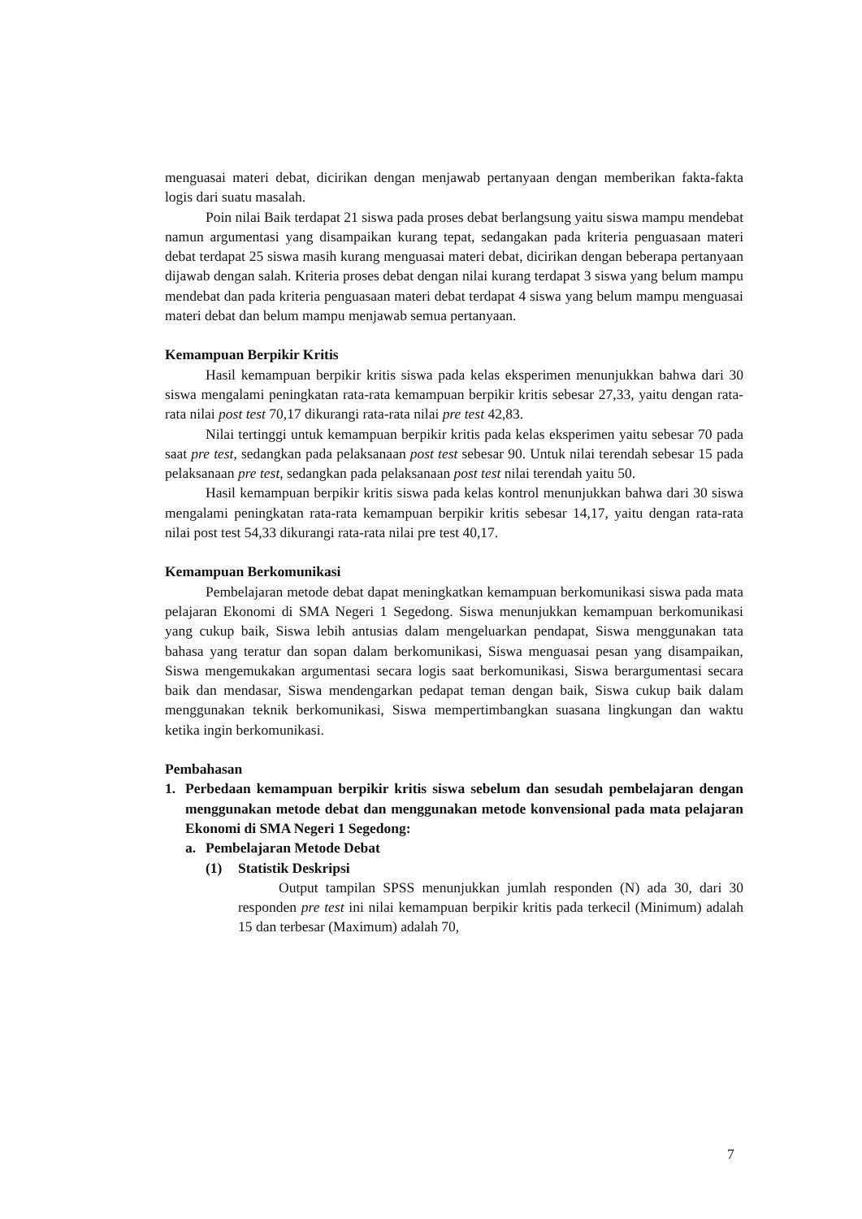menguasai materi debat, dicirikan dengan menjawab pertanyaan dengan memberikan fakta-fakta logis dari suatu masalah.
Poin nilai Baik terdapat 21 siswa pada proses debat berlangsung yaitu siswa mampu mendebat namun argumentasi yang disampaikan kurang tepat, sedangakan pada kriteria penguasaan materi debat terdapat 25 siswa masih kurang menguasai materi debat, dicirikan dengan beberapa pertanyaan dijawab dengan salah. Kriteria proses debat dengan nilai kurang terdapat 3 siswa yang belum mampu mendebat dan pada kriteria penguasaan materi debat terdapat 4 siswa yang belum mampu menguasai materi debat dan belum mampu menjawab semua pertanyaan.
Kemampuan Berpikir Kritis
Hasil kemampuan berpikir kritis siswa pada kelas eksperimen menunjukkan bahwa dari 30 siswa mengalami peningkatan rata-rata kemampuan berpikir kritis sebesar 27,33, yaitu dengan rata-rata nilai post test 70,17 dikurangi rata-rata nilai pre test 42,83.
Nilai tertinggi untuk kemampuan berpikir kritis pada kelas eksperimen yaitu sebesar 70 pada saat pre test, sedangkan pada pelaksanaan post test sebesar 90. Untuk nilai terendah sebesar 15 pada pelaksanaan pre test, sedangkan pada pelaksanaan post test nilai terendah yaitu 50.
Hasil kemampuan berpikir kritis siswa pada kelas kontrol menunjukkan bahwa dari 30 siswa mengalami peningkatan rata-rata kemampuan berpikir kritis sebesar 14,17, yaitu dengan rata-rata nilai post test 54,33 dikurangi rata-rata nilai pre test 40,17.
Kemampuan Berkomunikasi
Pembelajaran metode debat dapat meningkatkan kemampuan berkomunikasi siswa pada mata pelajaran Ekonomi di SMA Negeri 1 Segedong. Siswa menunjukkan kemampuan berkomunikasi yang cukup baik, Siswa lebih antusias dalam mengeluarkan pendapat, Siswa menggunakan tata bahasa yang teratur dan sopan dalam berkomunikasi, Siswa menguasai pesan yang disampaikan, Siswa mengemukakan argumentasi secara logis saat berkomunikasi, Siswa berargumentasi secara baik dan mendasar, Siswa mendengarkan pedapat teman dengan baik, Siswa cukup baik dalam menggunakan teknik berkomunikasi, Siswa mempertimbangkan suasana lingkungan dan waktu ketika ingin berkomunikasi.
Pembahasan
1. Perbedaan kemampuan berpikir kritis siswa sebelum dan sesudah pembelajaran dengan menggunakan metode debat dan menggunakan metode konvensional pada mata pelajaran Ekonomi di SMA Negeri 1 Segedong:
a. Pembelajaran Metode Debat
(1) Statistik Deskripsi
Output tampilan SPSS menunjukkan jumlah responden (N) ada 30, dari 30 responden pre test ini nilai kemampuan berpikir kritis pada terkecil (Minimum) adalah 15 dan terbesar (Maximum) adalah 70,
7